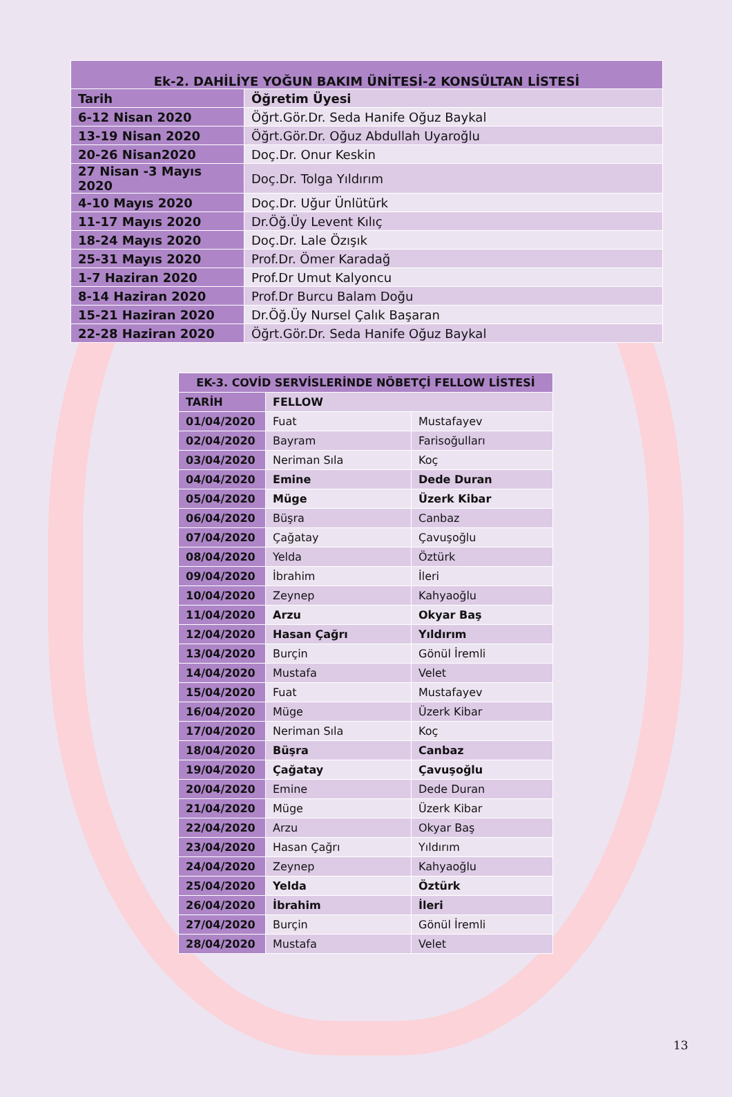| Ek-2. DAHİLİYE YOĞUN BAKIM ÜNİTESİ-2 KONSÜLTAN LİSTESİ | |
| --- | --- |
| Tarih | Öğretim Üyesi |
| 6-12 Nisan 2020 | Öğrt.Gör.Dr. Seda Hanife Oğuz Baykal |
| 13-19 Nisan 2020 | Öğrt.Gör.Dr. Oğuz Abdullah Uyaroğlu |
| 20-26 Nisan2020 | Doç.Dr. Onur Keskin |
| 27 Nisan -3 Mayıs 2020 | Doç.Dr. Tolga Yıldırım |
| 4-10 Mayıs 2020 | Doç.Dr. Uğur Ünlütürk |
| 11-17 Mayıs 2020 | Dr.Öğ.Üy Levent Kılıç |
| 18-24 Mayıs 2020 | Doç.Dr. Lale Özışık |
| 25-31 Mayıs 2020 | Prof.Dr. Ömer Karadağ |
| 1-7 Haziran 2020 | Prof.Dr Umut Kalyoncu |
| 8-14 Haziran 2020 | Prof.Dr Burcu Balam Doğu |
| 15-21 Haziran 2020 | Dr.Öğ.Üy Nursel Çalık Başaran |
| 22-28 Haziran 2020 | Öğrt.Gör.Dr. Seda Hanife Oğuz Baykal |
| EK-3. COVİD SERVİSLERİNDE NÖBETÇİ FELLOW LİSTESİ | | |
| --- | --- | --- |
| TARİH | FELLOW | |
| 01/04/2020 | Fuat | Mustafayev |
| 02/04/2020 | Bayram | Farisoğulları |
| 03/04/2020 | Neriman Sıla | Koç |
| 04/04/2020 | Emine | Dede Duran |
| 05/04/2020 | Müge | Üzerk Kibar |
| 06/04/2020 | Büşra | Canbaz |
| 07/04/2020 | Çağatay | Çavuşoğlu |
| 08/04/2020 | Yelda | Öztürk |
| 09/04/2020 | İbrahim | İleri |
| 10/04/2020 | Zeynep | Kahyaoğlu |
| 11/04/2020 | Arzu | Okyar Baş |
| 12/04/2020 | Hasan Çağrı | Yıldırım |
| 13/04/2020 | Burçin | Gönül İremli |
| 14/04/2020 | Mustafa | Velet |
| 15/04/2020 | Fuat | Mustafayev |
| 16/04/2020 | Müge | Üzerk Kibar |
| 17/04/2020 | Neriman Sıla | Koç |
| 18/04/2020 | Büşra | Canbaz |
| 19/04/2020 | Çağatay | Çavuşoğlu |
| 20/04/2020 | Emine | Dede Duran |
| 21/04/2020 | Müge | Üzerk Kibar |
| 22/04/2020 | Arzu | Okyar Baş |
| 23/04/2020 | Hasan Çağrı | Yıldırım |
| 24/04/2020 | Zeynep | Kahyaoğlu |
| 25/04/2020 | Yelda | Öztürk |
| 26/04/2020 | İbrahim | İleri |
| 27/04/2020 | Burçin | Gönül İremli |
| 28/04/2020 | Mustafa | Velet |
13